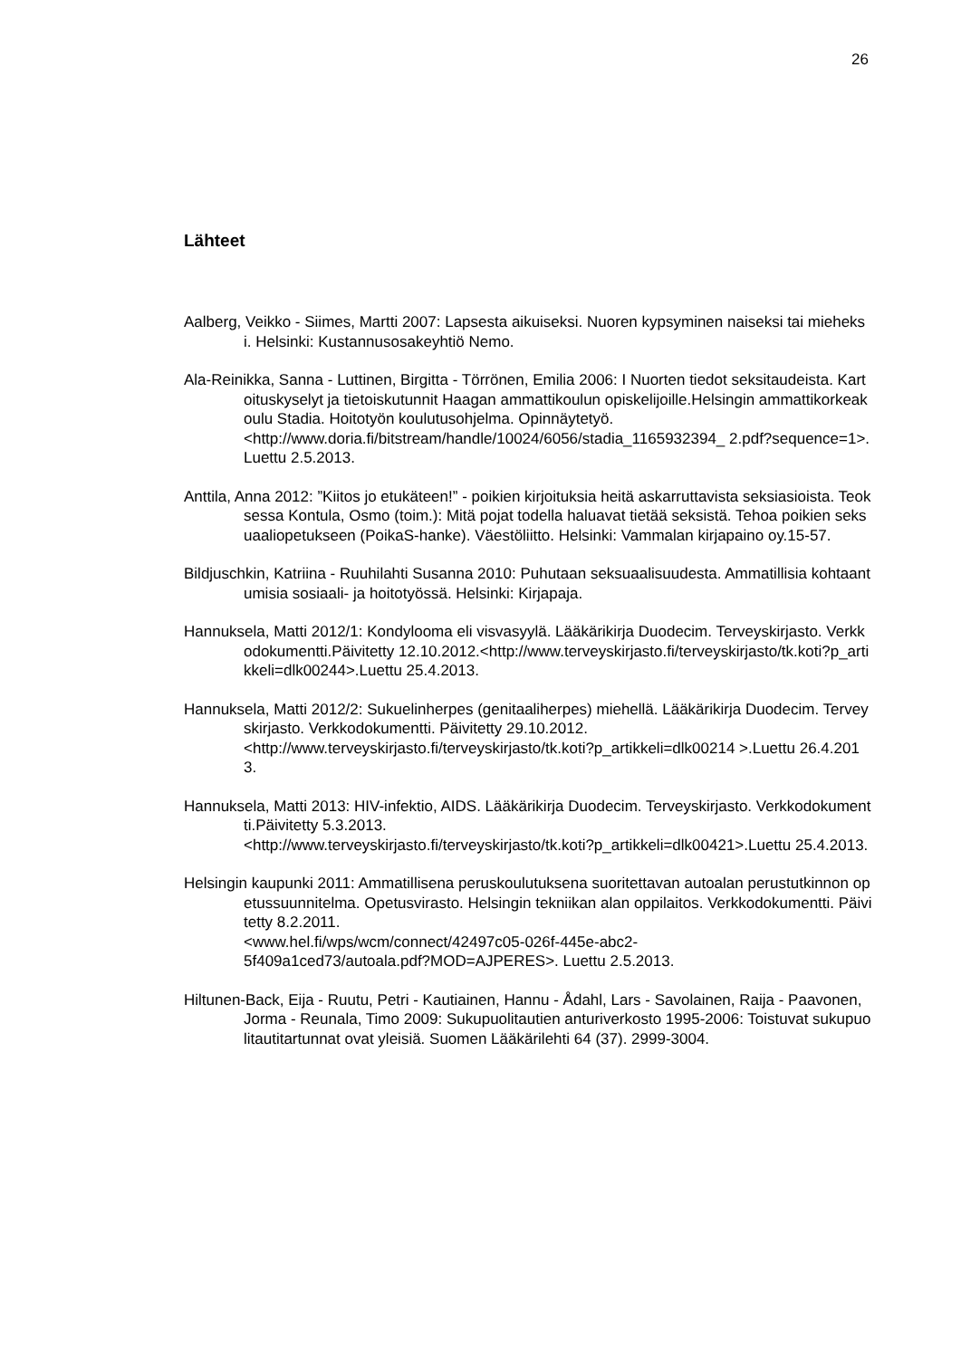26
Lähteet
Aalberg, Veikko - Siimes, Martti 2007: Lapsesta aikuiseksi. Nuoren kypsyminen naiseksi tai mieheksi. Helsinki: Kustannusosakeyhtiö Nemo.
Ala-Reinikka, Sanna - Luttinen, Birgitta - Törrönen, Emilia 2006: I Nuorten tiedot seksitaudeista. Kartoituskyselyt ja tietoiskutunnit Haagan ammattikoulun opiskelijoille.Helsingin ammattikorkeakoulu Stadia. Hoitotyön koulutusohjelma. Opinnäytetyö.
<http://www.doria.fi/bitstream/handle/10024/6056/stadia_1165932394_ 2.pdf?sequence=1>.Luettu 2.5.2013.
Anttila, Anna 2012: ”Kiitos jo etukäteen!” - poikien kirjoituksia heitä askarruttavista seksiasioista. Teoksessa Kontula, Osmo (toim.): Mitä pojat todella haluavat tietää seksistä. Tehoa poikien seksuaaliopetukseen (PoikaS-hanke). Väestöliitto. Helsinki: Vammalan kirjapaino oy.15-57.
Bildjuschkin, Katriina - Ruuhilahti Susanna 2010: Puhutaan seksuaalisuudesta. Ammatillisia kohtaantumisia sosiaali- ja hoitotyössä. Helsinki: Kirjapaja.
Hannuksela, Matti 2012/1: Kondylooma eli visvasyylä. Lääkärikirja Duodecim. Terveyskirjasto. Verkkodokumentti.Päivitetty 12.10.2012.<http://www.terveyskirjasto.fi/terveyskirjasto/tk.koti?p_artikkeli=dlk00244>.Luettu 25.4.2013.
Hannuksela, Matti 2012/2: Sukuelinherpes (genitaaliherpes) miehellä. Lääkärikirja Duodecim. Terveyskirjasto. Verkkodokumentti. Päivitetty 29.10.2012.
<http://www.terveyskirjasto.fi/terveyskirjasto/tk.koti?p_artikkeli=dlk00214 >.Luettu 26.4.2013.
Hannuksela, Matti 2013: HIV-infektio, AIDS. Lääkärikirja Duodecim. Terveyskirjasto. Verkkodokumentti.Päivitetty 5.3.2013.
<http://www.terveyskirjasto.fi/terveyskirjasto/tk.koti?p_artikkeli=dlk00421>.Luettu 25.4.2013.
Helsingin kaupunki 2011: Ammatillisena peruskoulutuksena suoritettavan autoalan perustutkinnon opetussuunnitelma. Opetusvirasto. Helsingin tekniikan alan oppilaitos. Verkkodokumentti. Päivitetty 8.2.2011.
<www.hel.fi/wps/wcm/connect/42497c05-026f-445e-abc2-
5f409a1ced73/autoala.pdf?MOD=AJPERES>. Luettu 2.5.2013.
Hiltunen-Back, Eija - Ruutu, Petri - Kautiainen, Hannu - Ådahl, Lars - Savolainen, Raija - Paavonen, Jorma - Reunala, Timo 2009: Sukupuolitautien anturiverkosto 1995-2006: Toistuvat sukupuolitautitartunnat ovat yleisiä. Suomen Lääkärilehti 64 (37). 2999-3004.